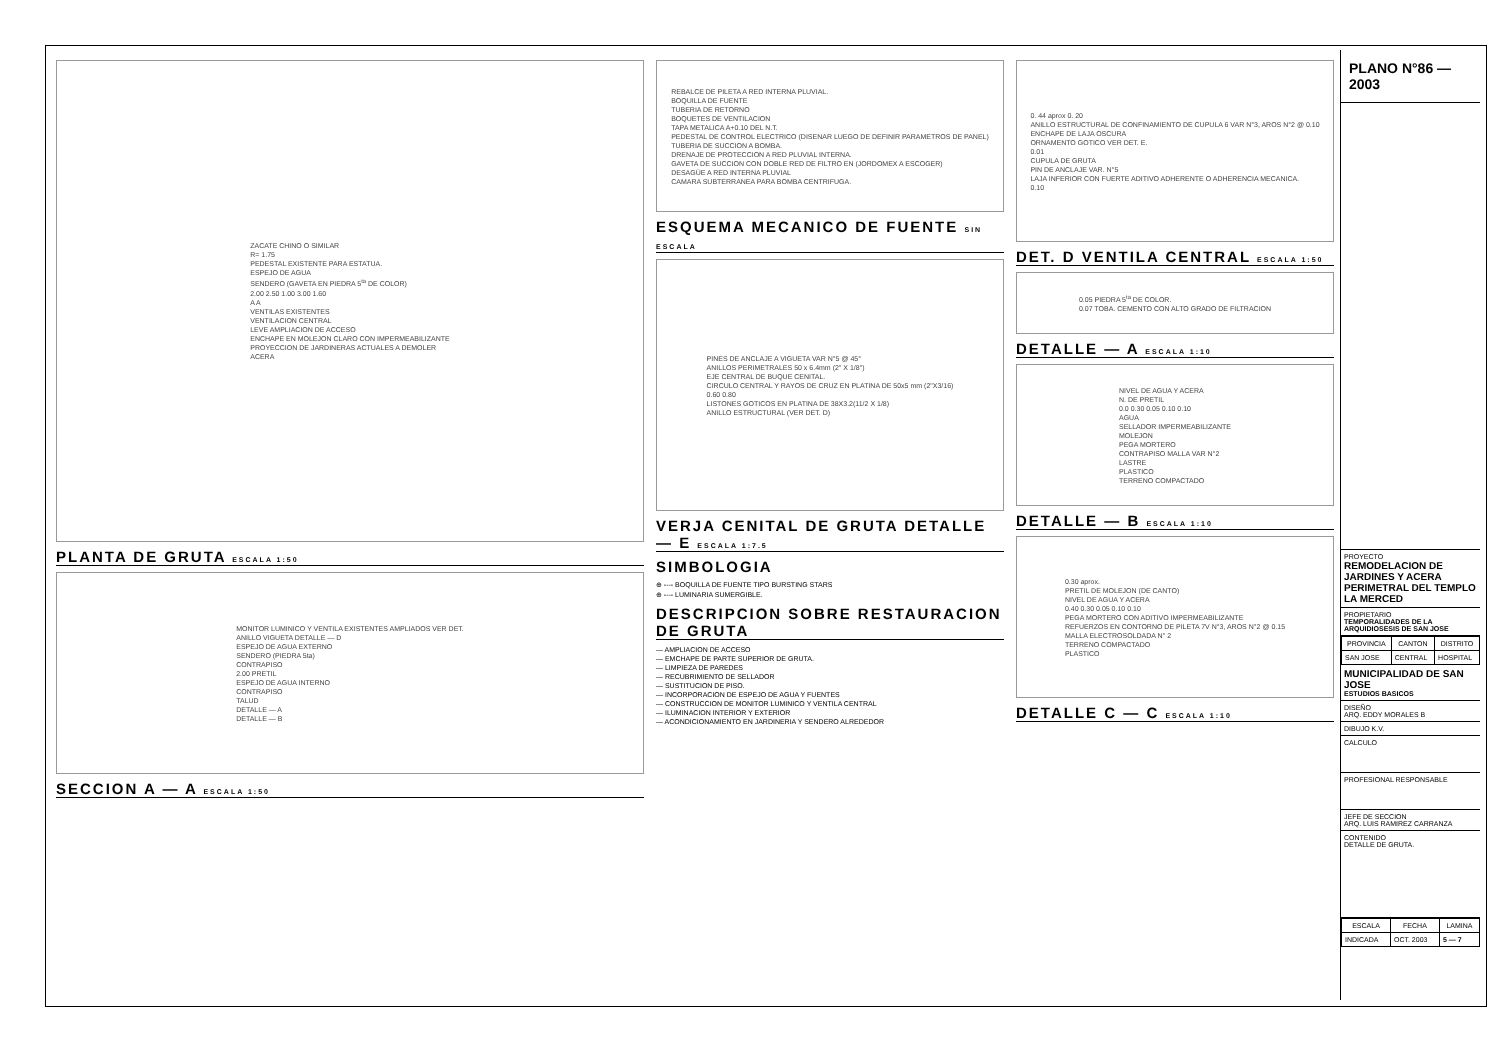ZACATE CHINO O SIMILAR
R= 1.75
PEDESTAL EXISTENTE PARA ESTATUA.
ESPEJO DE AGUA
SENDERO (GAVETA EN PIEDRA 5<sup>ta</sup> DE COLOR)
2.00 2.50 1.00 3.00 1.60
A A
VENTILAS EXISTENTES
VENTILACION CENTRAL
LEVE AMPLIACION DE ACCESO
ENCHAPE EN MOLEJON CLARO CON IMPERMEABILIZANTE
PROYECCION DE JARDINERAS ACTUALES A DEMOLER
ACERA
PLANTA DE GRUTA ESCALA 1:50
MONITOR LUMINICO Y VENTILA EXISTENTES AMPLIADOS VER DET.
ANILLO VIGUETA DETALLE — D
ESPEJO DE AGUA EXTERNO
SENDERO (PIEDRA 5ta)
CONTRAPISO
2.00 PRETIL
ESPEJO DE AGUA INTERNO
CONTRAPISO
TALUD
DETALLE — A
DETALLE — B
SECCION A — A ESCALA 1:50
REBALCE DE PILETA A RED INTERNA PLUVIAL.
BOQUILLA DE FUENTE
TUBERIA DE RETORNO
BOQUETES DE VENTILACION
TAPA METALICA A+0.10 DEL N.T.
PEDESTAL DE CONTROL ELECTRICO (DISENAR LUEGO DE DEFINIR PARAMETROS DE PANEL)
TUBERIA DE SUCCION A BOMBA.
DRENAJE DE PROTECCION A RED PLUVIAL INTERNA.
GAVETA DE SUCCION CON DOBLE RED DE FILTRO EN (JORDOMEX A ESCOGER)
DESAGÜE A RED INTERNA PLUVIAL
CAMARA SUBTERRANEA PARA BOMBA CENTRIFUGA.
ESQUEMA MECANICO DE FUENTE SIN ESCALA
PINES DE ANCLAJE A VIGUETA VAR N°5 @ 45°
ANILLOS PERIMETRALES 50 x 6.4mm (2" X 1/8")
EJE CENTRAL DE BUQUE CENITAL.
CIRCULO CENTRAL Y RAYOS DE CRUZ EN PLATINA DE 50x5 mm (2"X3/16)
0.60 0.80
LISTONES GOTICOS EN PLATINA DE 38X3.2(11/2 X 1/8)
ANILLO ESTRUCTURAL (VER DET. D)
VERJA CENITAL DE GRUTA DETALLE — E ESCALA 1:7.5
SIMBOLOGIA
⊕ ---- BOQUILLA DE FUENTE TIPO BURSTING STARS
⊕ ---- LUMINARIA SUMERGIBLE.
DESCRIPCION SOBRE RESTAURACION DE GRUTA
— AMPLIACION DE ACCESO
— EMCHAPE DE PARTE SUPERIOR DE GRUTA.
— LIMPIEZA DE PAREDES
— RECUBRIMIENTO DE SELLADOR
— SUSTITUCION DE PISO.
— INCORPORACION DE ESPEJO DE AGUA Y FUENTES
— CONSTRUCCION DE MONITOR LUMINICO Y VENTILA CENTRAL
— ILUMINACION INTERIOR Y EXTERIOR
— ACONDICIONAMIENTO EN JARDINERIA Y SENDERO ALREDEDOR
0. 44 aprox 0. 20
ANILLO ESTRUCTURAL DE CONFINAMIENTO DE CUPULA 6 VAR N°3, AROS N°2 @ 0.10
ENCHAPE DE LAJA OSCURA
ORNAMENTO GOTICO VER DET. E.
0.01
CUPULA DE GRUTA
PIN DE ANCLAJE VAR. N°5
LAJA INFERIOR CON FUERTE ADITIVO ADHERENTE O ADHERENCIA MECANICA.
0.10
DET. D VENTILA CENTRAL ESCALA 1:50
0.05 PIEDRA 5<sup>ta</sup> DE COLOR.
0.07 TOBA. CEMENTO CON ALTO GRADO DE FILTRACION
DETALLE — A ESCALA 1:10
NIVEL DE AGUA Y ACERA
N. DE PRETIL
0.0 0.30 0.05 0.10 0.10
AGUA
SELLADOR IMPERMEABILIZANTE
MOLEJON
PEGA MORTERO
CONTRAPISO MALLA VAR N°2
LASTRE
PLASTICO
TERRENO COMPACTADO
DETALLE — B ESCALA 1:10
0.30 aprox.
PRETIL DE MOLEJON (DE CANTO)
NIVEL DE AGUA Y ACERA
0.40 0.30 0.05 0.10 0.10
PEGA MORTERO CON ADITIVO IMPERMEABILIZANTE
REFUERZOS EN CONTORNO DE PILETA 7V N°3, AROS N°2 @ 0.15
MALLA ELECTROSOLDADA N° 2
TERRENO COMPACTADO
PLASTICO
DETALLE C — C ESCALA 1:10
PLANO N°86 — 2003
PROYECTO
REMODELACION DE JARDINES Y ACERA PERIMETRAL DEL TEMPLO LA MERCED
PROPIETARIO
TEMPORALIDADES DE LA ARQUIDIOSESIS DE SAN JOSE
| PROVINCIA | CANTON | DISTRITO |
| --- | --- | --- |
| SAN JOSE | CENTRAL | HOSPITAL |
MUNICIPALIDAD DE SAN JOSE
ESTUDIOS BASICOS
DISEÑO
ARQ. EDDY MORALES B
DIBUJO K.V.
CALCULO
PROFESIONAL RESPONSABLE
JEFE DE SECCION
ARQ. LUIS RAMIREZ CARRANZA
CONTENIDO
DETALLE DE GRUTA.
| ESCALA | FECHA | LAMINA |
| --- | --- | --- |
| INDICADA | OCT. 2003 | 5 — 7 |